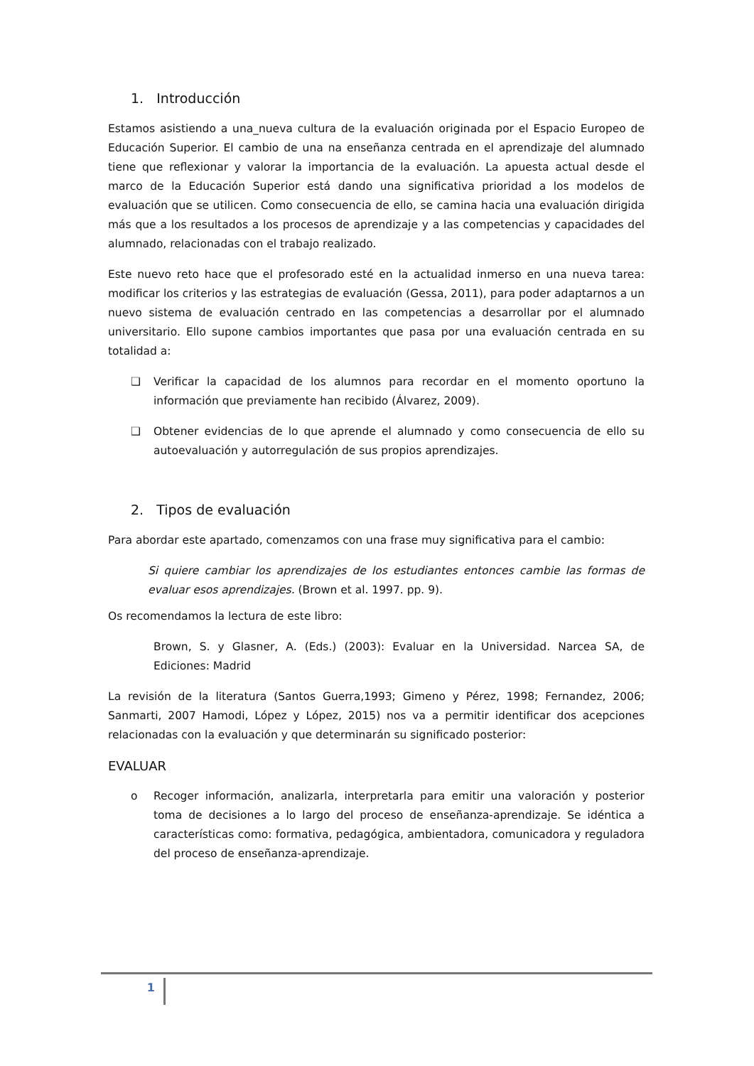1. Introducción
Estamos asistiendo a una_nueva cultura de la evaluación originada por el Espacio Europeo de Educación Superior. El cambio de una na enseñanza centrada en el aprendizaje del alumnado tiene que reflexionar y valorar la importancia de la evaluación. La apuesta actual desde el marco de la Educación Superior está dando una significativa prioridad a los modelos de evaluación que se utilicen. Como consecuencia de ello, se camina hacia una evaluación dirigida más que a los resultados a los procesos de aprendizaje y a las competencias y capacidades del alumnado, relacionadas con el trabajo realizado.
Este nuevo reto hace que el profesorado esté en la actualidad inmerso en una nueva tarea: modificar los criterios y las estrategias de evaluación (Gessa, 2011), para poder adaptarnos a un nuevo sistema de evaluación centrado en las competencias a desarrollar por el alumnado universitario. Ello supone cambios importantes que pasa por una evaluación centrada en su totalidad a:
❑ Verificar la capacidad de los alumnos para recordar en el momento oportuno la información que previamente han recibido (Álvarez, 2009).
❑ Obtener evidencias de lo que aprende el alumnado y como consecuencia de ello su autoevaluación y autorregulación de sus propios aprendizajes.
2. Tipos de evaluación
Para abordar este apartado, comenzamos con una frase muy significativa para el cambio:
Si quiere cambiar los aprendizajes de los estudiantes entonces cambie las formas de evaluar esos aprendizajes. (Brown et al. 1997. pp. 9).
Os recomendamos la lectura de este libro:
Brown, S. y Glasner, A. (Eds.) (2003): Evaluar en la Universidad. Narcea SA, de Ediciones: Madrid
La revisión de la literatura (Santos Guerra,1993; Gimeno y Pérez, 1998; Fernandez, 2006; Sanmarti, 2007 Hamodi, López y López, 2015) nos va a permitir identificar dos acepciones relacionadas con la evaluación y que determinarán su significado posterior:
EVALUAR
o Recoger información, analizarla, interpretarla para emitir una valoración y posterior toma de decisiones a lo largo del proceso de enseñanza-aprendizaje. Se idéntica a características como: formativa, pedagógica, ambientadora, comunicadora y reguladora del proceso de enseñanza-aprendizaje.
1